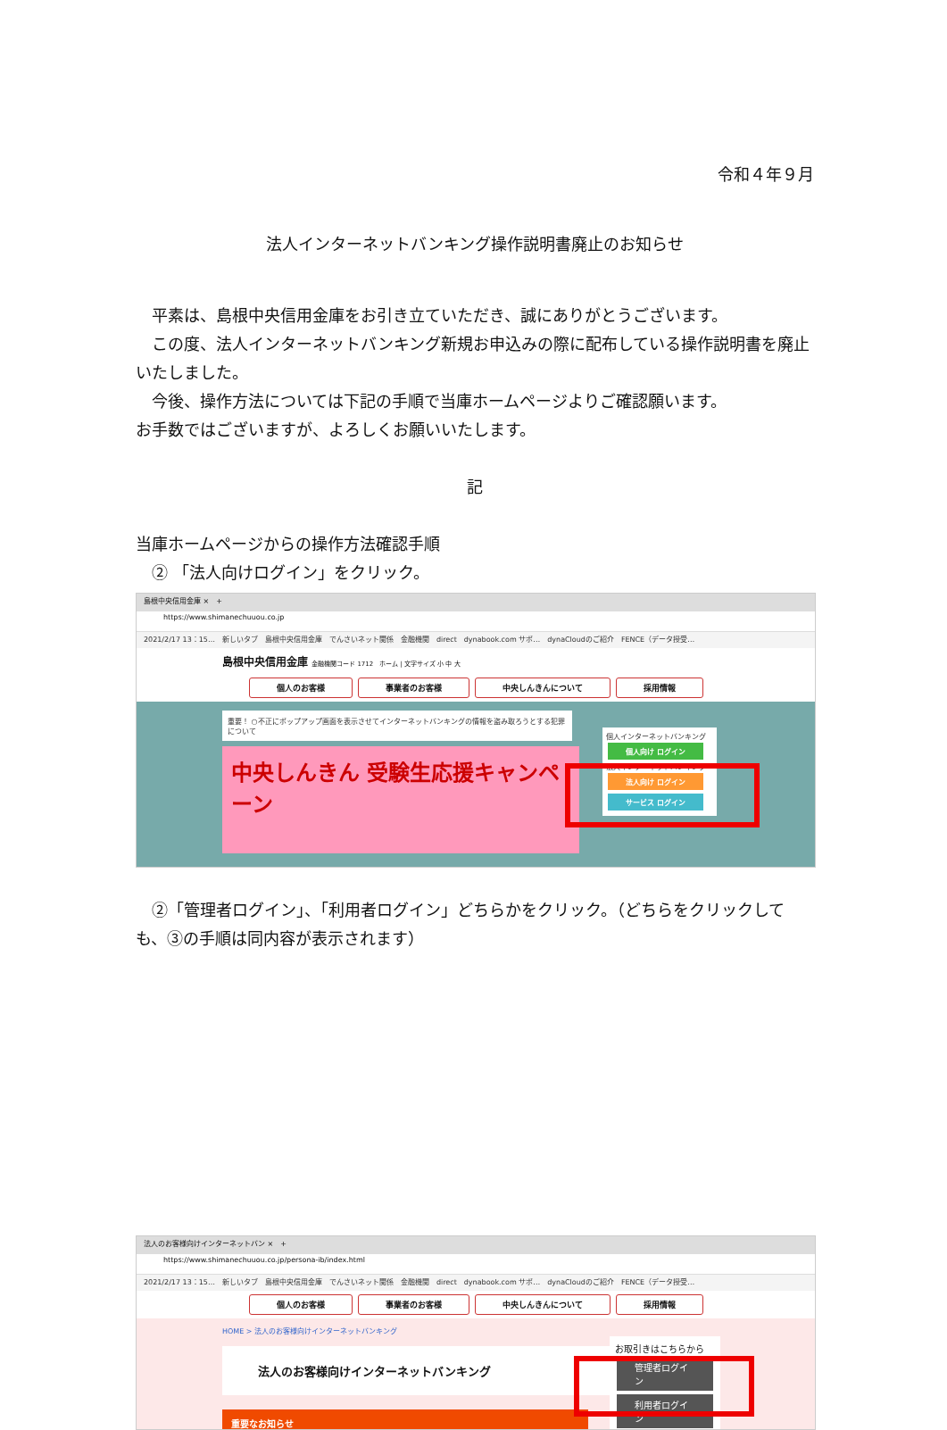令和４年９月
法人インターネットバンキング操作説明書廃止のお知らせ
　平素は、島根中央信用金庫をお引き立ていただき、誠にありがとうございます。
　この度、法人インターネットバンキング新規お申込みの際に配布している操作説明書を廃止いたしました。
　今後、操作方法については下記の手順で当庫ホームページよりご確認願います。
お手数ではございますが、よろしくお願いいたします。
記
当庫ホームページからの操作方法確認手順
　② 「法人向けログイン」をクリック。
島根中央信用金庫 ×　+
https://www.shimanechuuou.co.jp
2021/2/17 13：15…　新しいタブ　島根中央信用金庫　でんさいネット関係　金融機関　direct　dynabook.com サポ…　dynaCloudのご紹介　FENCE（データ授受…
島根中央信用金庫 金融機関コード 1712　ホーム | 文字サイズ 小 中 大
個人のお客様 事業者のお客様 中央しんきんについて 採用情報
重要！ ○不正にポップアップ画面を表示させてインターネットバンキングの情報を盗み取ろうとする犯罪について
中央しんきん 受験生応援キャンペーン
個人インターネットバンキング
個人向け ログイン
法人インターネットバンキング
法人向け ログイン
サービス ログイン
　②「管理者ログイン」、「利用者ログイン」どちらかをクリック。（どちらをクリックしても、③の手順は同内容が表示されます）
法人のお客様向けインターネットバン ×　+
https://www.shimanechuuou.co.jp/persona-ib/index.html
2021/2/17 13：15…　新しいタブ　島根中央信用金庫　でんさいネット関係　金融機関　direct　dynabook.com サポ…　dynaCloudのご紹介　FENCE（データ授受…
個人のお客様 事業者のお客様 中央しんきんについて 採用情報
HOME > 法人のお客様向けインターネットバンキング
法人のお客様向けインターネットバンキング
重要なお知らせ
お取引きはこちらから
管理者ログイン
利用者ログイン